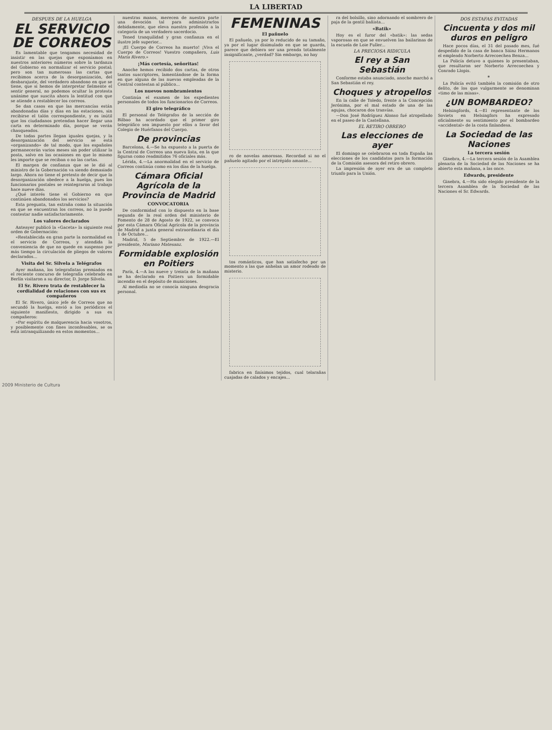LA LIBERTAD
DESPUES DE LA HUELGA
EL SERVICIO DE CORREOS
Es lamentable que tengamos necesidad de insistir en las quejas que exponíamos en nuestros anteriores números sobre la tardanza del Gobierno en normalizar el servicio postal; pero son tan numerosas las cartas que recibimos acerca de la desorganización, del desbarajuste, del verdadero abandono en que se tiene, que si hemos de interpretar fielmente el sentir general, no podemos ocultar la protesta unánime que suscita ahora la lentitud con que se atiende a restablecer los correos.
Se dan casos en que las mercancías están abandonadas días y días en las estaciones, sin recibirse el talón correspondiente, y es inútil que los ciudadanos pretendan hacer llegar una carta en determinado día, porque se verán chasqueados.
De todas partes llegan iguales quejas, y la desorganización del servicio se está «organizando» de tal modo, que los españoles permanecerán varios meses sin poder utilizar la posta, salvo en las ocasiones en que lo mismo les importe que se reciban o no las cartas.
El margen de confianza que se le dió al ministro de la Gobernación va siendo demasiado largo. Ahora no tiene el pretexto de decir que la desorganización obedece a la huelga, pues los funcionarios postales se reintegraron al trabajo hace nueve días.
¿Qué interés tiene el Gobierno en que continúen abandonados los servicios?
Esta pregunta, tan extraña como la situación en que se encuentran los correos, no la puede contestar nadie satisfactoriamente.
Los valores declarados
Anteayer publicó la «Gaceta» la siguiente real orden de Gobernación:
«Restablecida en gran parte la normalidad en el servicio de Correos, y atendida la conveniencia de que no quede en suspenso por más tiempo la circulación de pliegos de valores declarados...
Visita del Sr. Silvela a Telégrafos
Ayer mañana, los telegrafistas premiados en el reciente concurso de telegrafía celebrado en Berlín visitaron a su director, D. Jorge Silvela.
El Sr. Rivero trata de restablecer la cordialidad de relaciones con sus ex compañeros
El Sr. Rivero, único jefe de Correos que no secundó la huelga, envió a los periódicos el siguiente manifiesto, dirigido a sus ex compañeros:
«Por espíritu de malquerencia hacia vosotros, y posiblemente con fines inconfesables, se os está intranquilizando en estos momentos...
nuestras manos, merecen de nuestra parte una devoción tal para administrarlos debidamente, que eleva nuestra profesión a la categoría de un verdadero sacerdocio.
Tened tranquilidad y gran confianza en el ilustre jefe superior...
¡El Cuerpo de Correos ha muerto! ¡Viva el Cuerpo de Correos! Vuestro compañero, Luis María Rivero.»
¡Más cortesía, señoritas!
Anoche hemos recibido dos cartas, de otros tantos suscriptores, lamentándose de la forma en que alguna de las nuevas empleadas de la Central contestan al público...
Los nuevos nombramientos
Continúa el examen de los expedientes personales de todos los funcionarios de Correos.
El giro telegráfico
El personal de Telégrafos de la sección de Bilbao ha acordado que el primer giro telegráfico sea impuesto por ellos a favor del Colegio de Huérfanos del Cuerpo.
De provincias
Barcelona, 4.—Se ha expuesto a la puerta de la Central de Correos una nueva lista, en la que figuran como readmitidos 76 oficiales más.
Lérida, 4.—La anormalidad en el servicio de Correos continúa como en los días de la huelga.
Cámara Oficial Agrícola de la Provincia de Madrid
CONVOCATORIA
De conformidad con lo dispuesto en la base segunda de la real orden del ministerio de Fomento de 28 de Agosto de 1922, se convoca por esta Cámara Oficial Agrícola de la provincia de Madrid a junta general extraordinaria el día 1 de Octubre...
Madrid, 5 de Septiembre de 1922.—El presidente, Mariano Matesanz.
Formidable explosión en Poitiers
París, 4.—A las nueve y treinta de la mañana se ha declarado en Poitiers un formidable incendio en el depósito de municiones.
Al mediodía no se conocía ninguna desgracia personal.
FEMENINAS
El pañuelo
El pañuelo, ya por lo reducido de su tamaño, ya por el lugar disimulado en que se guarda, parece que debiera ser una prenda totalmente insignificante, ¿verdad? Sin embargo, no hay
ro de novelas amorosas. Recordad si no el pañuelo agitado por el intrépido amante...
tos románticos, que han satisfecho por un momento a las que anhelan un amor rodeado de misterio.
fabrica en finísimos tejidos, cual telarañas cuajadas de calados y encajes...
ra del bolsillo, sino adornando el sombrero de paja de la gentil bañista...
«Batik»
Hoy es el furor del «batik»: las sedas vaporosas en que se envuelven las bailarinas de la escuela de Loie Fuller...
LA PRECIOSA RIDICULA
El rey a San Sebastián
Conforme estaba anunciado, anoche marchó a San Sebastián el rey.
Choques y atropellos
En la calle de Toledo, frente a la Concepción Jerónima, por el mal estado de una de las agujas, chocaron dos tranvías.
—Don José Rodríguez Alonso fué atropellado en el paseo de la Castellana.
EL RETIRO OBRERO
Las elecciones de ayer
El domingo se celebraron en toda España las elecciones de los candidatos para la formación de la Comisión asesora del retiro obrero.
La impresión de ayer era de un completo triunfo para la Unión.
DOS ESTAFAS EVITADAS
Cincuenta y dos mil duros en peligro
Hace pocos días, el 31 del pasado mes, fué despedido de la casa de banca Sáinz Hermanos el empleado Norberto Arrecoechea Benza...
La Policía detuvo a quienes lo presentaban, que resultaron ser Norberto Arrecoechea y Conrado Llopis.
*
La Policía evitó también la comisión de otro delito, de los que vulgarmente se denominan «timo de las misas».
¿UN BOMBARDEO?
Helsingfords, 4.—El representante de los Soviets en Helsingfors ha expresado oficialmente su sentimiento por el bombardeo «accidental» de la costa finlandesa.
La Sociedad de las Naciones
La tercera sesión
Ginebra, 4.—La tercera sesión de la Asamblea plenaria de la Sociedad de las Naciones se ha abierto esta mañana, a las once.
Edwards, presidente
Ginebra, 4.—Ha sido elegido presidente de la tercera Asamblea de la Sociedad de las Naciones el Sr. Edwards.
2009 Ministerio de Cultura